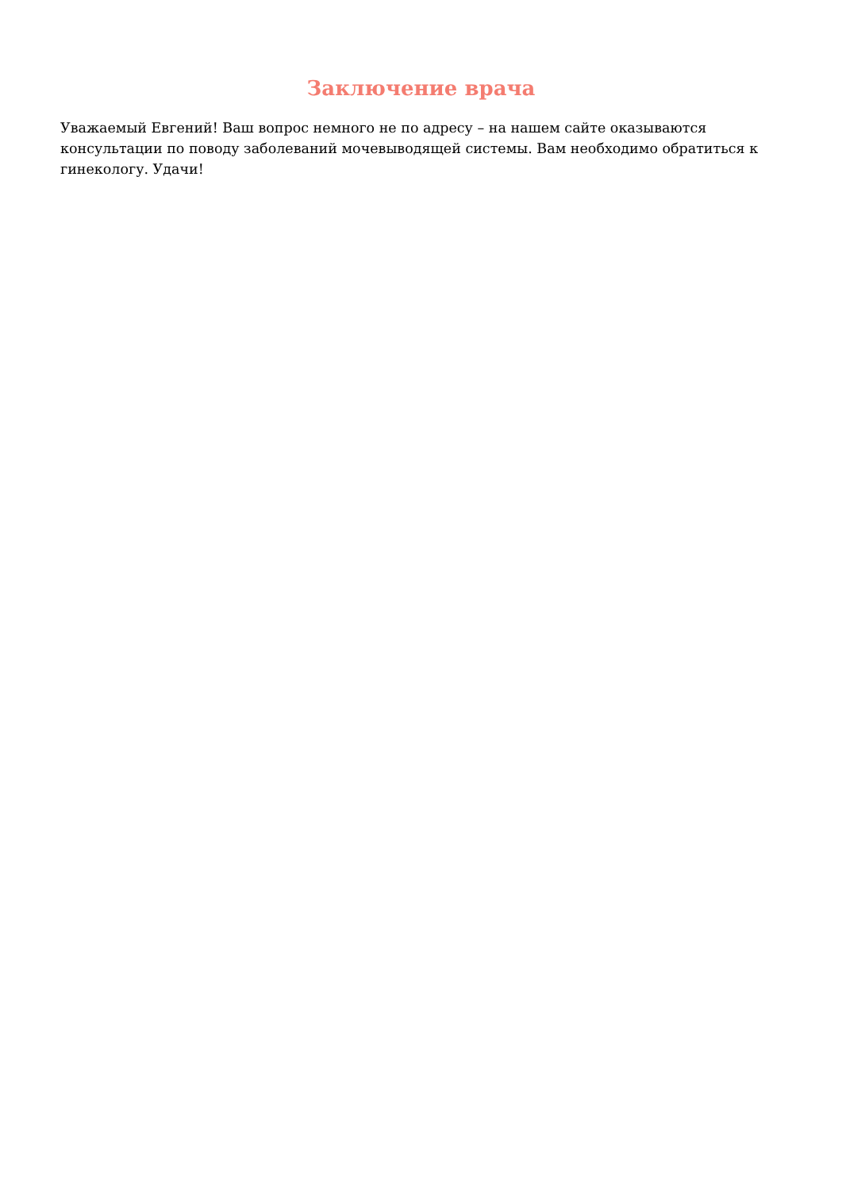Заключение врача
Уважаемый Евгений! Ваш вопрос немного не по адресу – на нашем сайте оказываются консультации по поводу заболеваний мочевыводящей системы. Вам необходимо обратиться к гинекологу. Удачи!